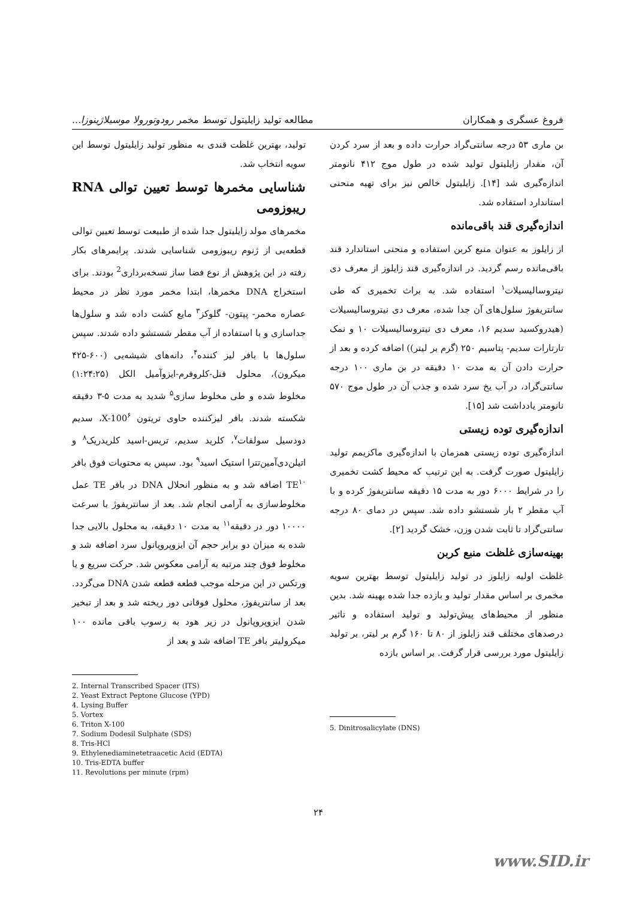فروغ عسگری و همکاران مطالعه تولید زایلیتول توسط مخمر رودوتورولا موسیلاژینوزا...
بن ماری ۵۳ درجه سانتی‌گراد حرارت داده و بعد از سرد کردن آن، مقدار زایلیتول تولید شده در طول موج ۴۱۲ نانومتر اندازه‌گیری شد [۱۴]. زایلیتول خالص نیز برای تهیه منحنی استاندارد استفاده شد.
اندازه‌گیری قند باقی‌مانده
از زایلوز به عنوان منبع کربن استفاده و منحنی استاندارد قند باقی‌مانده رسم گردید. در اندازه‌گیری قند زایلوز از معرف دی نیتروسالیسیلات<sup>۱</sup> استفاده شد. به براث تخمیری که طی سانتریفوژ سلول‌های آن جدا شده، معرف دی نیتروسالیسیلات (هیدروکسید سدیم ۱۶، معرف دی نیتروسالیسیلات ۱۰ و نمک تارتارات سدیم- پتاسیم ۲۵۰ (گرم بر لیتر)) اضافه کرده و بعد از حرارت دادن آن به مدت ۱۰ دقیقه در بن ماری ۱۰۰ درجه سانتی‌گراد، در آب یخ سرد شده و جذب آن در طول موج ۵۷۰ نانومتر یادداشت شد [۱۵].
اندازه‌گیری توده زیستی
اندازه‌گیری توده زیستی همزمان با اندازه‌گیری ماکزیمم تولید زایلیتول صورت گرفت. به این ترتیب که محیط کشت تخمیری را در شرایط ۶۰۰۰ دور به مدت ۱۵ دقیقه سانتریفوژ کرده و با آب مقطر ۲ بار شستشو داده شد. سپس در دمای ۸۰ درجه سانتی‌گراد تا ثابت شدن وزن، خشک گردید [۲].
بهینه‌سازی غلظت منبع کربن
غلظت اولیه زایلوز در تولید زایلیتول توسط بهترین سویه مخمری بر اساس مقدار تولید و بازده جدا شده بهینه شد. بدین منظور از محیط‌های پیش‌تولید و تولید استفاده و تاثیر درصدهای مختلف قند زایلوز از ۸۰ تا ۱۶۰ گرم بر لیتر، بر تولید زایلیتول مورد بررسی قرار گرفت. بر اساس بازده
5. Dinitrosalicylate (DNS)
تولید، بهترین غلظت قندی به منظور تولید زایلیتول توسط این سویه انتخاب شد.
شناسایی مخمرها توسط تعیین توالی RNA ریبوزومی
مخمرهای مولد زایلیتول جدا شده از طبیعت توسط تعیین توالی قطعه‌یی از ژنوم ریبوزومی شناسایی شدند. پرایمرهای بکار رفته در این پژوهش از نوع فضا ساز نسخه‌برداری<sup>2</sup> بودند. برای استخراج DNA مخمرها، ابتدا مخمر مورد نظر در محیط عصاره مخمر- پپتون- گلوکز<sup>۳</sup> مایع کشت داده شد و سلول‌ها جداسازی و با استفاده از آب مقطر شستشو داده شدند. سپس سلول‌ها با بافر لیز کننده<sup>۴</sup>، دانه‌های شیشه‌یی (۶۰۰-۴۲۵ میکرون)، محلول فنل-کلروفرم-ایزوآمیل الکل (۱:۲۴:۲۵) مخلوط شده و طی مخلوط سازی<sup>۵</sup> شدید به مدت ۵-۳ دقیقه شکسته شدند. بافر لیزکننده حاوی تریتون X-100<sup>۶</sup>، سدیم دودسیل سولفات<sup>۷</sup>، کلرید سدیم، تریس-اسید کلریدریک<sup>۸</sup> و اتیلن‌دی‌آمین‌تترا استیک اسید<sup>۹</sup> بود. سپس به محتویات فوق بافر TE<sup>۱۰</sup> اضافه شد و به منظور انحلال DNA در بافر TE عمل مخلوط‌سازی به آرامی انجام شد. بعد از سانتریفوژ با سرعت ۱۰۰۰۰ دور در دقیقه<sup>۱۱</sup> به مدت ۱۰ دقیقه، به محلول بالایی جدا شده به میزان دو برابر حجم آن ایزوپروپانول سرد اضافه شد و مخلوط فوق چند مرتبه به آرامی معکوس شد. حرکت سریع و یا ورتکس در این مرحله موجب قطعه قطعه شدن DNA می‌گردد. بعد از سانتریفوژ، محلول فوقانی دور ریخته شد و بعد از تبخیر شدن ایزوپروپانول در زیر هود به رسوب باقی مانده ۱۰۰ میکرولیتر بافر TE اضافه شد و بعد از
2. Internal Transcribed Spacer (ITS)
2. Yeast Extract Peptone Glucose (YPD)
4. Lysing Buffer
5. Vortex
6. Triton X-100
7. Sodium Dodesil Sulphate (SDS)
8. Tris-HCl
9. Ethylenediaminetetraacetic Acid (EDTA)
10. Tris-EDTA buffer
11. Revolutions per minute (rpm)
۲۴
www.SID.ir